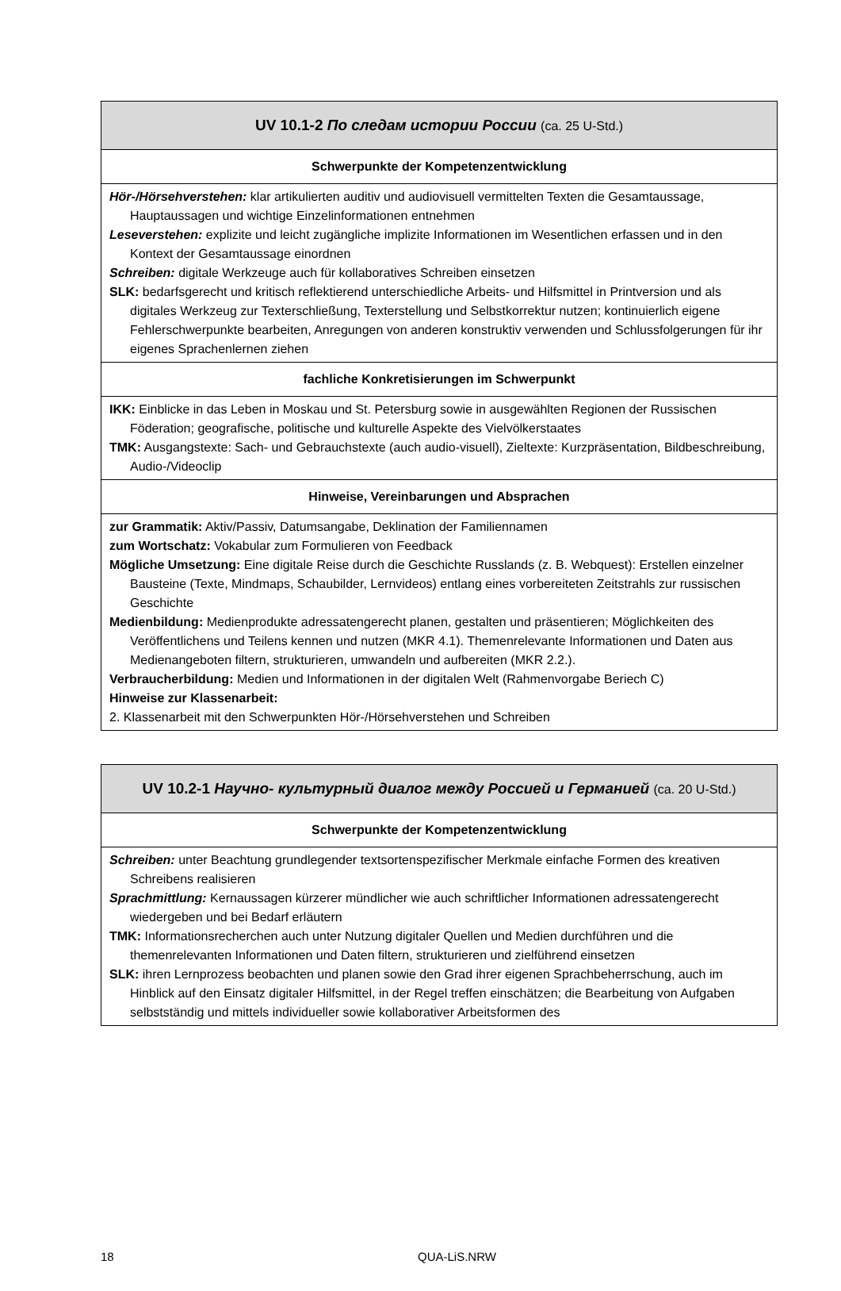| UV 10.1-2 По следам истории России (ca. 25 U-Std.) |
| --- |
| Schwerpunkte der Kompetenzentwicklung |
| Hör-/Hörsehverstehen: klar artikulierten auditiv und audiovisuell vermittelten Texten die Gesamtaussage, Hauptaussagen und wichtige Einzelinformationen entnehmen Leseverstehen: explizite und leicht zugängliche implizite Informationen im Wesentlichen erfassen und in den Kontext der Gesamtaussage einordnen Schreiben: digitale Werkzeuge auch für kollaboratives Schreiben einsetzen SLK: bedarfsgerecht und kritisch reflektierend unterschiedliche Arbeits- und Hilfsmittel in Printversion und als digitales Werkzeug zur Texterschließung, Texterstellung und Selbstkorrektur nutzen; kontinuierlich eigene Fehlerschwerpunkte bearbeiten, Anregungen von anderen konstruktiv verwenden und Schlussfolgerungen für ihr eigenes Sprachenlernen ziehen |
| fachliche Konkretisierungen im Schwerpunkt |
| IKK: Einblicke in das Leben in Moskau und St. Petersburg sowie in ausgewählten Regionen der Russischen Föderation; geografische, politische und kulturelle Aspekte des Vielvölkerstaates TMK: Ausgangstexte: Sach- und Gebrauchstexte (auch audio-visuell), Zieltexte: Kurzpräsentation, Bildbeschreibung, Audio-/Videoclip |
| Hinweise, Vereinbarungen und Absprachen |
| zur Grammatik: Aktiv/Passiv, Datumsangabe, Deklination der Familiennamen zum Wortschatz: Vokabular zum Formulieren von Feedback Mögliche Umsetzung: Eine digitale Reise durch die Geschichte Russlands (z. B. Webquest): Erstellen einzelner Bausteine (Texte, Mindmaps, Schaubilder, Lernvideos) entlang eines vorbereiteten Zeitstrahls zur russischen Geschichte Medienbildung: Medienprodukte adressatengerecht planen, gestalten und präsentieren; Möglichkeiten des Veröffentlichens und Teilens kennen und nutzen (MKR 4.1). Themenrelevante Informationen und Daten aus Medienangeboten filtern, strukturieren, umwandeln und aufbereiten (MKR 2.2.). Verbraucherbildung: Medien und Informationen in der digitalen Welt (Rahmenvorgabe Beriech C) Hinweise zur Klassenarbeit: 2. Klassenarbeit mit den Schwerpunkten Hör-/Hörsehverstehen und Schreiben |
| UV 10.2-1 Научно- культурный диалог между Россией и Германией (ca. 20 U-Std.) |
| --- |
| Schwerpunkte der Kompetenzentwicklung |
| Schreiben: unter Beachtung grundlegender textsortenspezifischer Merkmale einfache Formen des kreativen Schreibens realisieren Sprachmittlung: Kernaussagen kürzerer mündlicher wie auch schriftlicher Informationen adressatengerecht wiedergeben und bei Bedarf erläutern TMK: Informationsrecherchen auch unter Nutzung digitaler Quellen und Medien durchführen und die themenrelevanten Informationen und Daten filtern, strukturieren und zielführend einsetzen SLK: ihren Lernprozess beobachten und planen sowie den Grad ihrer eigenen Sprachbeherrschung, auch im Hinblick auf den Einsatz digitaler Hilfsmittel, in der Regel treffen einschätzen; die Bearbeitung von Aufgaben selbstständig und mittels individueller sowie kollaborativer Arbeitsformen des |
18 QUA-LiS.NRW